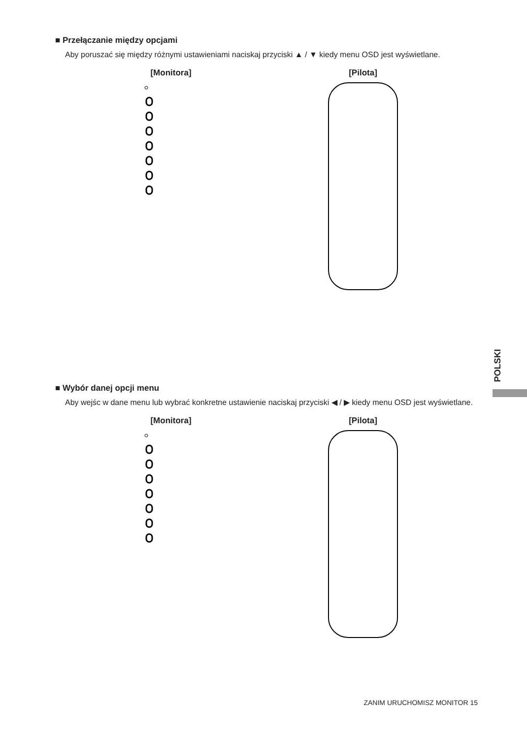■ Przełączanie między opcjami
Aby poruszać się między różnymi ustawieniami naciskaj przyciski ▲ / ▼ kiedy menu OSD jest wyświetlane.
[Monitora] [Pilota]
■ Wybór danej opcji menu
Aby wejśc w dane menu lub wybrać konkretne ustawienie naciskaj przyciski ◀ / ▶ kiedy menu OSD jest wyświetlane.
[Monitora] [Pilota]
POLSKI
ZANIM URUCHOMISZ MONITOR 15